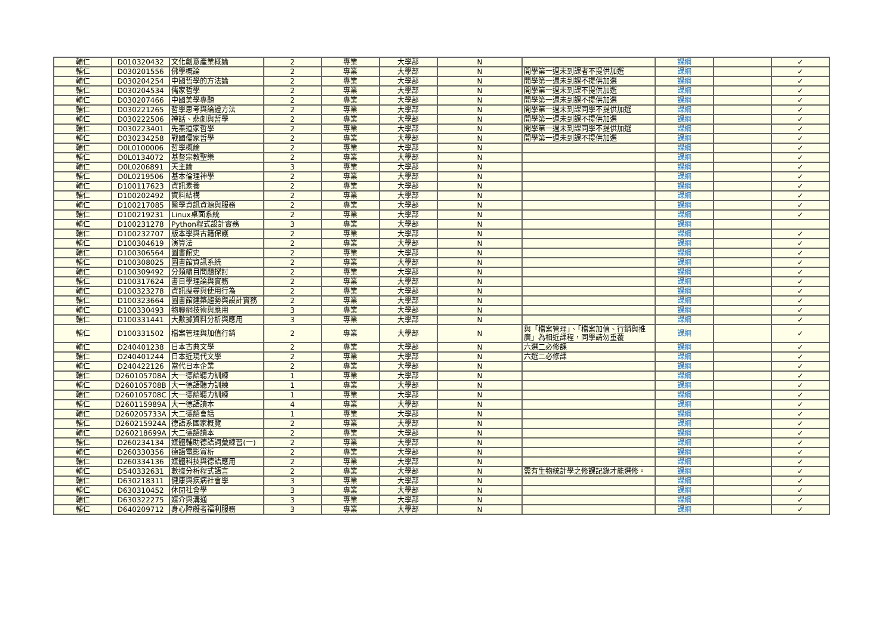| 輔仁 | D010320432 | 文化創意產業概論 | 2 | 專業 | 大學部 | N | | 課綱 | | ✓ |
| 輔仁 | D030201556 | 佛學概論 | 2 | 專業 | 大學部 | N | 開學第一週未到課者不提供加選 | 課綱 | | ✓ |
| 輔仁 | D030204254 | 中國哲學的方法論 | 2 | 專業 | 大學部 | N | 開學第一週未到課不提供加選 | 課綱 | | ✓ |
| 輔仁 | D030204534 | 儒家哲學 | 2 | 專業 | 大學部 | N | 開學第一週未到課不提供加選 | 課綱 | | ✓ |
| 輔仁 | D030207466 | 中國美學專題 | 2 | 專業 | 大學部 | N | 開學第一週未到課不提供加選 | 課綱 | | ✓ |
| 輔仁 | D030221265 | 哲學思考與論證方法 | 2 | 專業 | 大學部 | N | 開學第一週未到課同學不提供加選 | 課綱 | | ✓ |
| 輔仁 | D030222506 | 神話、悲劇與哲學 | 2 | 專業 | 大學部 | N | 開學第一週未到課不提供加選 | 課綱 | | ✓ |
| 輔仁 | D030223401 | 先秦道家哲學 | 2 | 專業 | 大學部 | N | 開學第一週未到課同學不提供加選 | 課綱 | | ✓ |
| 輔仁 | D030234258 | 戰國儒家哲學 | 2 | 專業 | 大學部 | N | 開學第一週未到課不提供加選 | 課綱 | | ✓ |
| 輔仁 | D0L0100006 | 哲學概論 | 2 | 專業 | 大學部 | N | | 課綱 | | ✓ |
| 輔仁 | D0L0134072 | 基督宗教聖樂 | 2 | 專業 | 大學部 | N | | 課綱 | | ✓ |
| 輔仁 | D0L0206891 | 天主論 | 3 | 專業 | 大學部 | N | | 課綱 | | ✓ |
| 輔仁 | D0L0219506 | 基本倫理神學 | 2 | 專業 | 大學部 | N | | 課綱 | | ✓ |
| 輔仁 | D100117623 | 資訊素養 | 2 | 專業 | 大學部 | N | | 課綱 | | ✓ |
| 輔仁 | D100202492 | 資料結構 | 2 | 專業 | 大學部 | N | | 課綱 | | ✓ |
| 輔仁 | D100217085 | 醫學資訊資源與服務 | 2 | 專業 | 大學部 | N | | 課綱 | | ✓ |
| 輔仁 | D100219231 | Linux桌面系統 | 2 | 專業 | 大學部 | N | | 課綱 | | ✓ |
| 輔仁 | D100231278 | Python程式設計實務 | 3 | 專業 | 大學部 | N | | 課綱 | | |
| 輔仁 | D100232707 | 版本學與古籍保護 | 2 | 專業 | 大學部 | N | | 課綱 | | ✓ |
| 輔仁 | D100304619 | 演算法 | 2 | 專業 | 大學部 | N | | 課綱 | | ✓ |
| 輔仁 | D100306564 | 圖書館史 | 2 | 專業 | 大學部 | N | | 課綱 | | ✓ |
| 輔仁 | D100308025 | 圖書館資訊系統 | 2 | 專業 | 大學部 | N | | 課綱 | | ✓ |
| 輔仁 | D100309492 | 分類編目問題探討 | 2 | 專業 | 大學部 | N | | 課綱 | | ✓ |
| 輔仁 | D100317624 | 書目學理論與實務 | 2 | 專業 | 大學部 | N | | 課綱 | | ✓ |
| 輔仁 | D100323278 | 資訊搜尋與使用行為 | 2 | 專業 | 大學部 | N | | 課綱 | | ✓ |
| 輔仁 | D100323664 | 圖書館建築趨勢與設計實務 | 2 | 專業 | 大學部 | N | | 課綱 | | ✓ |
| 輔仁 | D100330493 | 物聯網技術與應用 | 3 | 專業 | 大學部 | N | | 課綱 | | ✓ |
| 輔仁 | D100331441 | 大數據資料分析與應用 | 3 | 專業 | 大學部 | N | | 課綱 | | ✓ |
| 輔仁 | D100331502 | 檔案管理與加值行銷 | 2 | 專業 | 大學部 | N | 與「檔案管理」、「檔案加值、行銷與推廣」為相近課程，同學請勿重覆 | 課綱 | | ✓ |
| 輔仁 | D240401238 | 日本古典文學 | 2 | 專業 | 大學部 | N | 六選二必修課 | 課綱 | | ✓ |
| 輔仁 | D240401244 | 日本近現代文學 | 2 | 專業 | 大學部 | N | 六選二必修課 | 課綱 | | ✓ |
| 輔仁 | D240422126 | 當代日本企業 | 2 | 專業 | 大學部 | N | | 課綱 | | ✓ |
| 輔仁 | D260105708A | 大一德語聽力訓練 | 1 | 專業 | 大學部 | N | | 課綱 | | ✓ |
| 輔仁 | D260105708B | 大一德語聽力訓練 | 1 | 專業 | 大學部 | N | | 課綱 | | ✓ |
| 輔仁 | D260105708C | 大一德語聽力訓練 | 1 | 專業 | 大學部 | N | | 課綱 | | ✓ |
| 輔仁 | D260115989A | 大一德語讀本 | 4 | 專業 | 大學部 | N | | 課綱 | | ✓ |
| 輔仁 | D260205733A | 大二德語會話 | 1 | 專業 | 大學部 | N | | 課綱 | | ✓ |
| 輔仁 | D260215924A | 德語系國家概覽 | 2 | 專業 | 大學部 | N | | 課綱 | | ✓ |
| 輔仁 | D260218699A | 大二德語讀本 | 2 | 專業 | 大學部 | N | | 課綱 | | ✓ |
| 輔仁 | D260234134 | 媒體輔助德語詞彙練習(一) | 2 | 專業 | 大學部 | N | | 課綱 | | ✓ |
| 輔仁 | D260330356 | 德語電影賞析 | 2 | 專業 | 大學部 | N | | 課綱 | | ✓ |
| 輔仁 | D260334136 | 媒體科技與德語應用 | 2 | 專業 | 大學部 | N | | 課綱 | | ✓ |
| 輔仁 | D540332631 | 數據分析程式語言 | 2 | 專業 | 大學部 | N | 需有生物統計學之修課記錄才能選修。 | 課綱 | | ✓ |
| 輔仁 | D630218311 | 健康與疾病社會學 | 3 | 專業 | 大學部 | N | | 課綱 | | ✓ |
| 輔仁 | D630310452 | 休閒社會學 | 3 | 專業 | 大學部 | N | | 課綱 | | ✓ |
| 輔仁 | D630322275 | 媒介與溝通 | 3 | 專業 | 大學部 | N | | 課綱 | | ✓ |
| 輔仁 | D640209712 | 身心障礙者福利服務 | 3 | 專業 | 大學部 | N | | 課綱 | | ✓ |